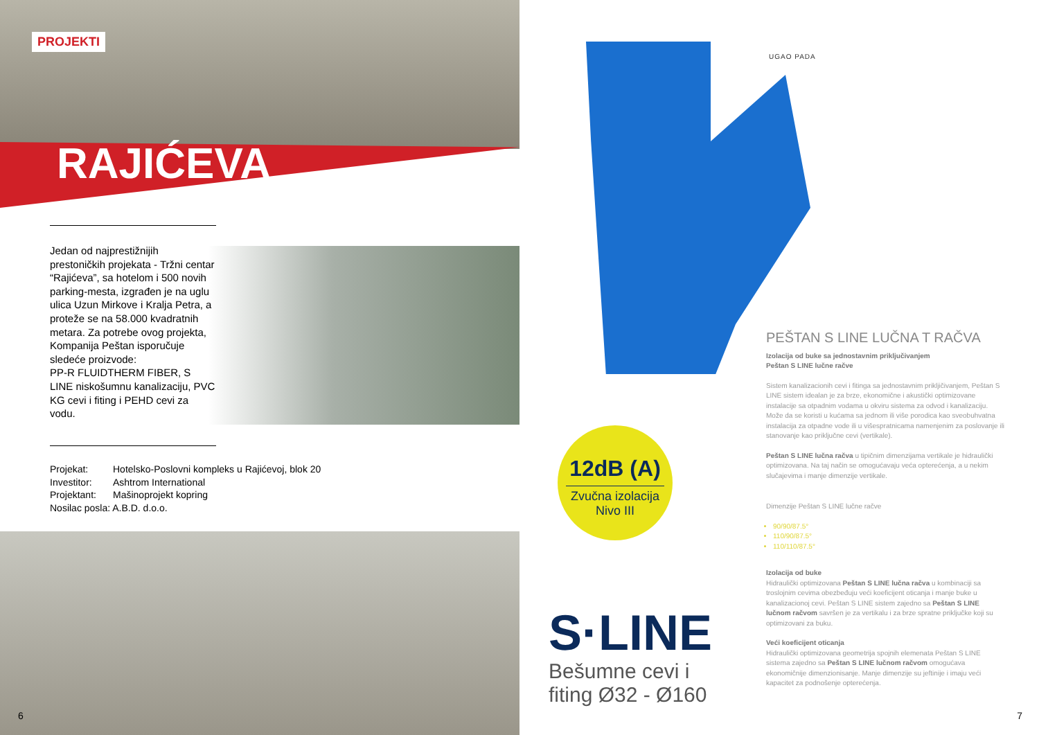PROJEKTI
RAJIĆEVA
Jedan od najprestižnijih prestoničkih projekata - Tržni centar “Rajićeva”, sa hotelom i 500 novih parking-mesta, izgrađen je na uglu ulica Uzun Mirkove i Kralja Petra, a proteže se na 58.000 kvadratnih metara. Za potrebe ovog projekta, Kompanija Peštan isporučuje sledeće proizvode:
PP-R FLUIDTHERM FIBER, S LINE niskošumnu kanalizaciju, PVC KG cevi i fiting i PEHD cevi za vodu.
Projekat: Hotelsko-Poslovni kompleks u Rajićevoj, blok 20
Investitor: Ashtrom International
Projektant: Mašinoprojekt kopring
Nosilac posla: A.B.D. d.o.o.
6
UGAO PADA
12dB (A)
Zvučna izolacija Nivo III
S·LINE
Bešumne cevi i
fiting Ø32 - Ø160
PEŠTAN S LINE LUČNA T RAČVA
Izolacija od buke sa jednostavnim priključivanjem
Peštan S LINE lučne račve
Sistem kanalizacionih cevi i fitinga sa jednostavnim prikljičivanjem, Peštan S LINE sistem idealan je za brze, ekonomične i akustički optimizovane instalacije sa otpadnim vodama u okviru sistema za odvod i kanalizaciju. Može da se koristi u kućama sa jednom ili više porodica kao sveobuhvatna instalacija za otpadne vode ili u višespratnicama namenjenim za poslovanje ili stanovanje kao priključne cevi (vertikale).
Peštan S LINE lučna račva u tipičnim dimenzijama vertikale je hidraulički optimizovana. Na taj način se omogućavaju veća opterećenja, a u nekim slučajevima i manje dimenzije vertikale.
Dimenzije Peštan S LINE lučne račve
90/90/87.5°
110/90/87.5°
110/110/87.5°
Izolacija od buke
Hidraulički optimizovana Peštan S LINE lučna račva u kombinaciji sa troslojnim cevima obezbeđuju veći koeficijent oticanja i manje buke u kanalizacionoj cevi. Peštan S LINE sistem zajedno sa Peštan S LINE lučnom račvom savršen je za vertikalu i za brze spratne priključke koji su optimizovani za buku.
Veći koeficijent oticanja
Hidraulički optimizovana geometrija spojnih elemenata Peštan S LINE sistema zajedno sa Peštan S LINE lučnom račvom omogućava ekonomičnije dimenzionisanje. Manje dimenzije su jeftinije i imaju veći kapacitet za podnošenje opterećenja.
7